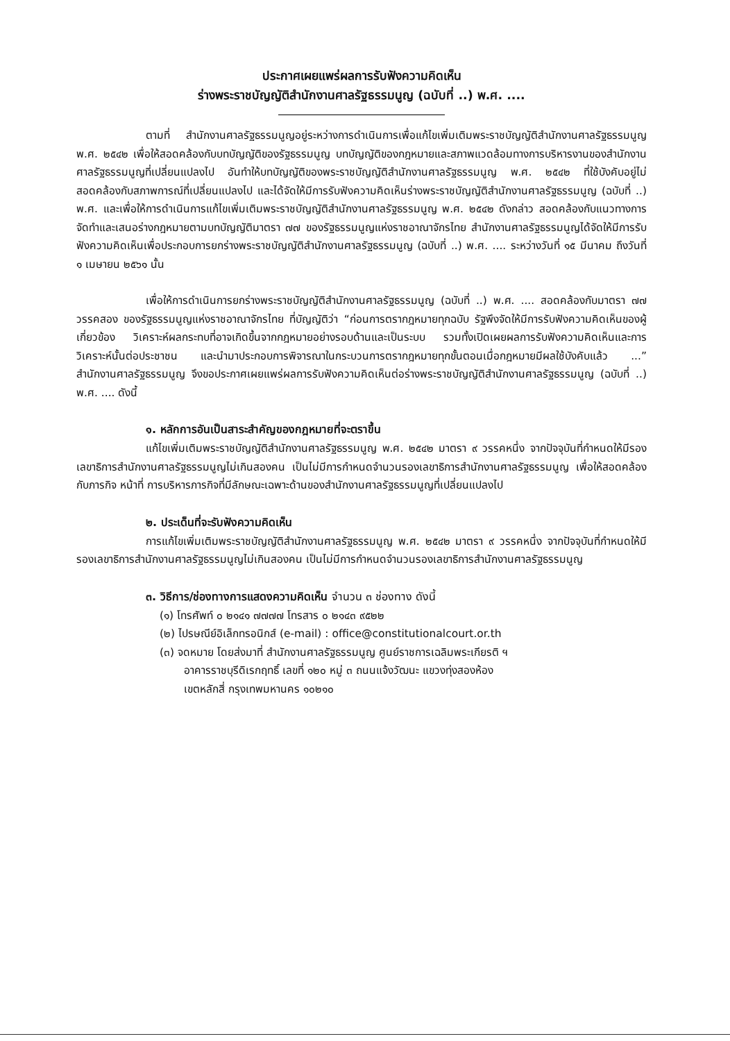ประกาศเผยแพร่ผลการรับฟังความคิดเห็น
ร่างพระราชบัญญัติสำนักงานศาลรัฐธรรมนูญ (ฉบับที่ ..) พ.ศ. ....
ตามที่ สำนักงานศาลรัฐธรรมนูญอยู่ระหว่างการดำเนินการเพื่อแก้ไขเพิ่มเติมพระราชบัญญัติสำนักงานศาลรัฐธรรมนูญ พ.ศ. ๒๕๔๒ เพื่อให้สอดคล้องกับบทบัญญัติของรัฐธรรมนูญ บทบัญญัติของกฎหมายและสภาพแวดล้อมทางการบริหารงานของสำนักงานศาลรัฐธรรมนูญที่เปลี่ยนแปลงไป อันทำให้บทบัญญัติของพระราชบัญญัติสำนักงานศาลรัฐธรรมนูญ พ.ศ. ๒๕๔๒ ที่ใช้บังคับอยู่ไม่สอดคล้องกับสภาพการณ์ที่เปลี่ยนแปลงไป และได้จัดให้มีการรับฟังความคิดเห็นร่างพระราชบัญญัติสำนักงานศาลรัฐธรรมนูญ (ฉบับที่ ..) พ.ศ. และเพื่อให้การดำเนินการแก้ไขเพิ่มเติมพระราชบัญญัติสำนักงานศาลรัฐธรรมนูญ พ.ศ. ๒๕๔๒ ดังกล่าว สอดคล้องกับแนวทางการจัดทำและเสนอร่างกฎหมายตามบทบัญญัติมาตรา ๗๗ ของรัฐธรรมนูญแห่งราชอาณาจักรไทย สำนักงานศาลรัฐธรรมนูญได้จัดให้มีการรับฟังความคิดเห็นเพื่อประกอบการยกร่างพระราชบัญญัติสำนักงานศาลรัฐธรรมนูญ (ฉบับที่ ..) พ.ศ. .... ระหว่างวันที่ ๑๕ มีนาคม ถึงวันที่ ๑ เมษายน ๒๕๖๑ นั้น
เพื่อให้การดำเนินการยกร่างพระราชบัญญัติสำนักงานศาลรัฐธรรมนูญ (ฉบับที่ ..) พ.ศ. .... สอดคล้องกับมาตรา ๗๗ วรรคสอง ของรัฐธรรมนูญแห่งราชอาณาจักรไทย ที่บัญญัติว่า “ก่อนการตรากฎหมายทุกฉบับ รัฐพึงจัดให้มีการรับฟังความคิดเห็นของผู้เกี่ยวข้อง วิเคราะห์ผลกระทบที่อาจเกิดขึ้นจากกฎหมายอย่างรอบด้านและเป็นระบบ รวมทั้งเปิดเผยผลการรับฟังความคิดเห็นและการวิเคราะห์นั้นต่อประชาชน และนำมาประกอบการพิจารณาในกระบวนการตรากฎหมายทุกขั้นตอนเมื่อกฎหมายมีผลใช้บังคับแล้ว ...” สำนักงานศาลรัฐธรรมนูญ จึงขอประกาศเผยแพร่ผลการรับฟังความคิดเห็นต่อร่างพระราชบัญญัติสำนักงานศาลรัฐธรรมนูญ (ฉบับที่ ..) พ.ศ. .... ดังนี้
๑. หลักการอันเป็นสาระสำคัญของกฎหมายที่จะตราขึ้น
แก้ไขเพิ่มเติมพระราชบัญญัติสำนักงานศาลรัฐธรรมนูญ พ.ศ. ๒๕๔๒ มาตรา ๙ วรรคหนึ่ง จากปัจจุบันที่กำหนดให้มีรองเลขาธิการสำนักงานศาลรัฐธรรมนูญไม่เกินสองคน เป็นไม่มีการกำหนดจำนวนรองเลขาธิการสำนักงานศาลรัฐธรรมนูญ เพื่อให้สอดคล้องกับภารกิจ หน้าที่ การบริหารภารกิจที่มีลักษณะเฉพาะด้านของสำนักงานศาลรัฐธรรมนูญที่เปลี่ยนแปลงไป
๒. ประเด็นที่จะรับฟังความคิดเห็น
การแก้ไขเพิ่มเติมพระราชบัญญัติสำนักงานศาลรัฐธรรมนูญ พ.ศ. ๒๕๔๒ มาตรา ๙ วรรคหนึ่ง จากปัจจุบันที่กำหนดให้มีรองเลขาธิการสำนักงานศาลรัฐธรรมนูญไม่เกินสองคน เป็นไม่มีการกำหนดจำนวนรองเลขาธิการสำนักงานศาลรัฐธรรมนูญ
๓. วิธีการ/ช่องทางการแสดงความคิดเห็น จำนวน ๓ ช่องทาง ดังนี้
(๑) โทรศัพท์ ๐ ๒๑๔๑ ๗๗๗๗ โทรสาร ๐ ๒๑๔๓ ๙๕๒๒
(๒) ไปรษณีย์อิเล็กทรอนิกส์ (e-mail) : office@constitutionalcourt.or.th
(๓) จดหมาย โดยส่งมาที่ สำนักงานศาลรัฐธรรมนูญ ศูนย์ราชการเฉลิมพระเกียรติ ฯ
อาคารราชบุรีดิเรกฤทธิ์ เลขที่ ๑๒๐ หมู่ ๓ ถนนแจ้งวัฒนะ แขวงทุ่งสองห้อง
เขตหลักสี่ กรุงเทพมหานคร ๑๐๒๑๐